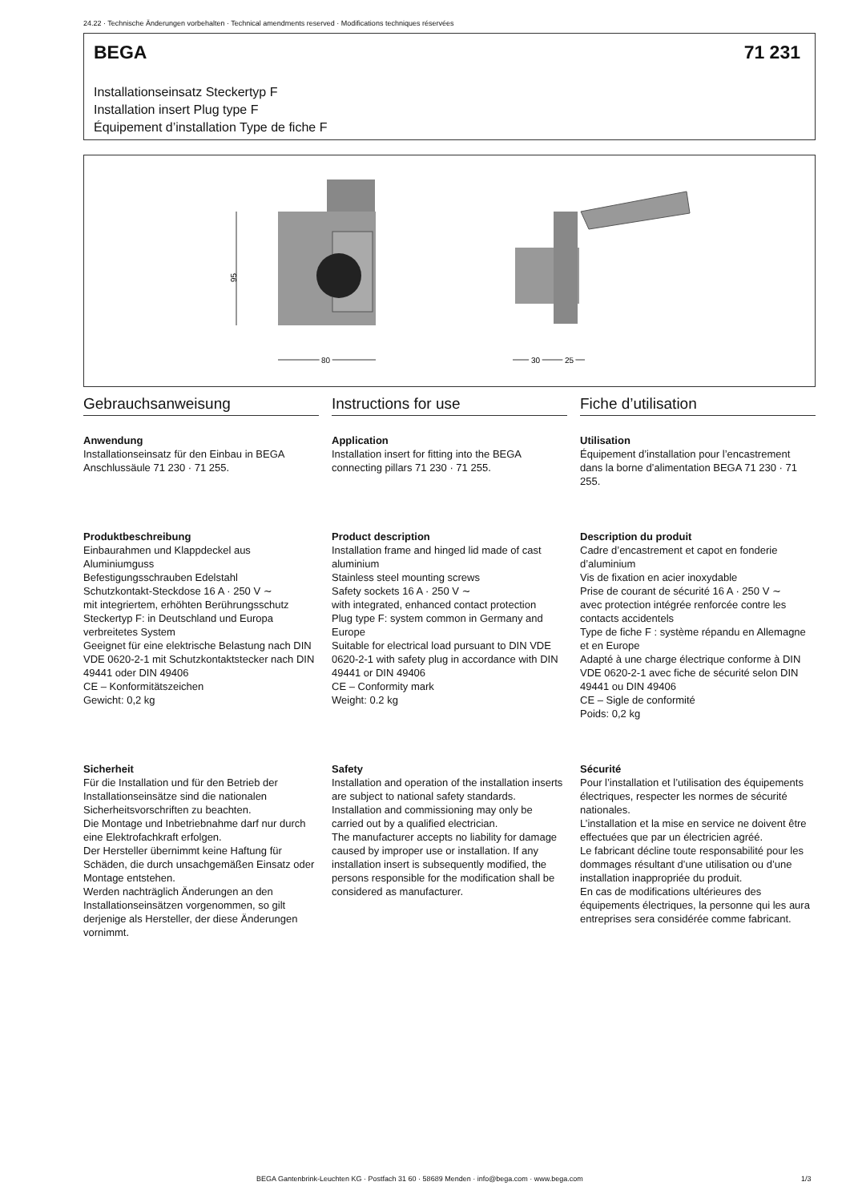24.22 · Technische Änderungen vorbehalten · Technical amendments reserved · Modifications techniques réservées
BEGA 71 231
Installationseinsatz Steckertyp F
Installation insert Plug type F
Équipement d’installation Type de fiche F
95
80
30
25
Gebrauchsanweisung
Anwendung
Installationseinsatz für den Einbau in BEGA Anschlussäule 71 230 · 71 255.
Produktbeschreibung
Einbaurahmen und Klappdeckel aus Aluminiumguss
Befestigungsschrauben Edelstahl
Schutzkontakt-Steckdose 16 A · 250 V ∼
mit integriertem, erhöhten Berührungsschutz
Steckertyp F: in Deutschland und Europa verbreitetes System
Geeignet für eine elektrische Belastung nach DIN VDE 0620-2-1 mit Schutzkontaktstecker nach DIN 49441 oder DIN 49406
CE – Konformitätszeichen
Gewicht: 0,2 kg
Sicherheit
Für die Installation und für den Betrieb der Installationseinsätze sind die nationalen Sicherheitsvorschriften zu beachten.
Die Montage und Inbetriebnahme darf nur durch eine Elektrofachkraft erfolgen.
Der Hersteller übernimmt keine Haftung für Schäden, die durch unsachgemäßen Einsatz oder Montage entstehen.
Werden nachträglich Änderungen an den Installationseinsätzen vorgenommen, so gilt derjenige als Hersteller, der diese Änderungen vornimmt.
Instructions for use
Application
Installation insert for fitting into the BEGA connecting pillars 71 230 · 71 255.
Product description
Installation frame and hinged lid made of cast aluminium
Stainless steel mounting screws
Safety sockets 16 A · 250 V ∼
with integrated, enhanced contact protection
Plug type F: system common in Germany and Europe
Suitable for electrical load pursuant to DIN VDE 0620-2-1 with safety plug in accordance with DIN 49441 or DIN 49406
CE – Conformity mark
Weight: 0.2 kg
Safety
Installation and operation of the installation inserts are subject to national safety standards. Installation and commissioning may only be carried out by a qualified electrician.
The manufacturer accepts no liability for damage caused by improper use or installation. If any installation insert is subsequently modified, the persons responsible for the modification shall be considered as manufacturer.
Fiche d’utilisation
Utilisation
Équipement d’installation pour l’encastrement dans la borne d’alimentation BEGA 71 230 · 71 255.
Description du produit
Cadre d’encastrement et capot en fonderie d’aluminium
Vis de fixation en acier inoxydable
Prise de courant de sécurité 16 A · 250 V ∼
avec protection intégrée renforcée contre les contacts accidentels
Type de fiche F : système répandu en Allemagne et en Europe
Adapté à une charge électrique conforme à DIN VDE 0620-2-1 avec fiche de sécurité selon DIN 49441 ou DIN 49406
CE – Sigle de conformité
Poids: 0,2 kg
Sécurité
Pour l’installation et l’utilisation des équipements électriques, respecter les normes de sécurité nationales.
L’installation et la mise en service ne doivent être effectuées que par un électricien agréé.
Le fabricant décline toute responsabilité pour les dommages résultant d’une utilisation ou d’une installation inappropriée du produit.
En cas de modifications ultérieures des équipements électriques, la personne qui les aura entreprises sera considérée comme fabricant.
BEGA Gantenbrink-Leuchten KG · Postfach 31 60 · 58689 Menden · info@bega.com · www.bega.com
1/3